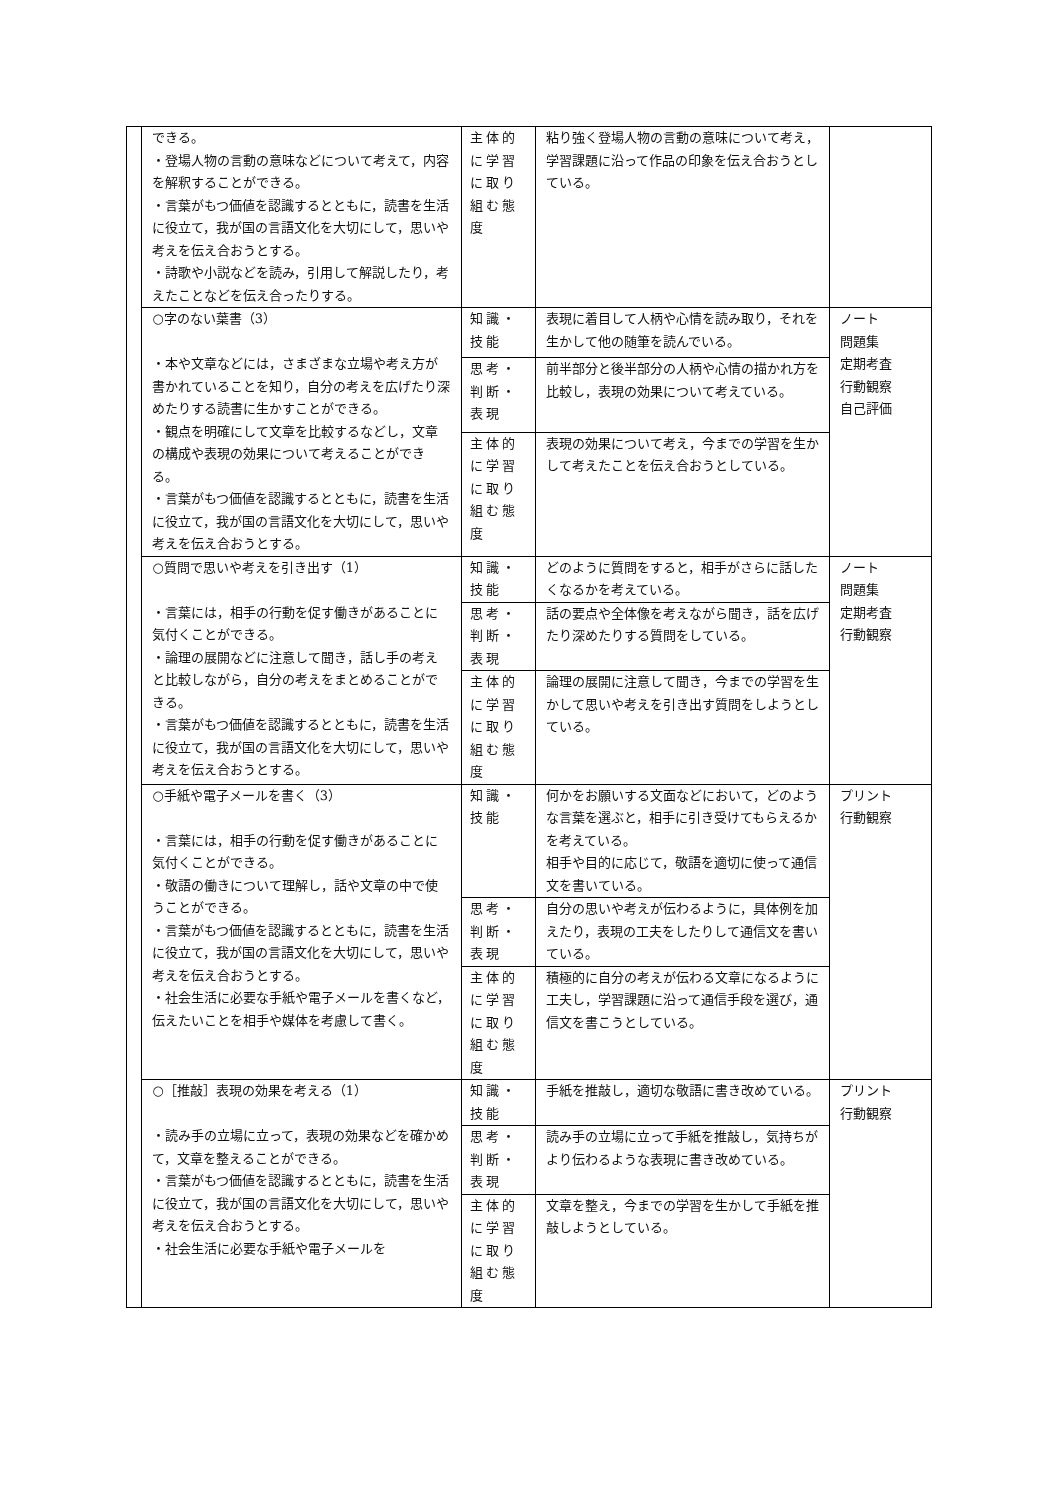| | できる。 ・登場人物の言動の意味などについて考えて，内容を解釈することができる。 ・言葉がもつ価値を認識するとともに，読書を生活に役立て，我が国の言語文化を大切にして，思いや考えを伝え合おうとする。 ・詩歌や小説などを読み，引用して解説したり，考えたことなどを伝え合ったりする。 | 主体的に学習に取り組む態度 | 粘り強く登場人物の言動の意味について考え，学習課題に沿って作品の印象を伝え合おうとしている。 | |
| | ○字のない葉書（3） ・本や文章などには，さまざまな立場や考え方が書かれていることを知り，自分の考えを広げたり深めたりする読書に生かすことができる。 ・観点を明確にして文章を比較するなどし，文章の構成や表現の効果について考えることができる。 ・言葉がもつ価値を認識するとともに，読書を生活に役立て，我が国の言語文化を大切にして，思いや考えを伝え合おうとする。 | 知識・技能 | 表現に着目して人柄や心情を読み取り，それを生かして他の随筆を読んでいる。 | ノート 問題集 定期考査 行動観察 自己評価 |
| | | 思考・判断・表現 | 前半部分と後半部分の人柄や心情の描かれ方を比較し，表現の効果について考えている。 | |
| | | 主体的に学習に取り組む態度 | 表現の効果について考え，今までの学習を生かして考えたことを伝え合おうとしている。 | |
| | ○質問で思いや考えを引き出す（1） ・言葉には，相手の行動を促す働きがあることに気付くことができる。 ・論理の展開などに注意して聞き，話し手の考えと比較しながら，自分の考えをまとめることができる。 ・言葉がもつ価値を認識するとともに，読書を生活に役立て，我が国の言語文化を大切にして，思いや考えを伝え合おうとする。 | 知識・技能 | どのように質問をすると，相手がさらに話したくなるかを考えている。 | ノート 問題集 定期考査 行動観察 |
| | | 思考・判断・表現 | 話の要点や全体像を考えながら聞き，話を広げたり深めたりする質問をしている。 | |
| | | 主体的に学習に取り組む態度 | 論理の展開に注意して聞き，今までの学習を生かして思いや考えを引き出す質問をしようとしている。 | |
| | ○手紙や電子メールを書く（3） ・言葉には，相手の行動を促す働きがあることに気付くことができる。 ・敬語の働きについて理解し，話や文章の中で使うことができる。 ・言葉がもつ価値を認識するとともに，読書を生活に役立て，我が国の言語文化を大切にして，思いや考えを伝え合おうとする。 ・社会生活に必要な手紙や電子メールを書くなど，伝えたいことを相手や媒体を考慮して書く。 | 知識・技能 | 何かをお願いする文面などにおいて，どのような言葉を選ぶと，相手に引き受けてもらえるかを考えている。 相手や目的に応じて，敬語を適切に使って通信文を書いている。 | プリント 行動観察 |
| | | 思考・判断・表現 | 自分の思いや考えが伝わるように，具体例を加えたり，表現の工夫をしたりして通信文を書いている。 | |
| | | 主体的に学習に取り組む態度 | 積極的に自分の考えが伝わる文章になるように工夫し，学習課題に沿って通信手段を選び，通信文を書こうとしている。 | |
| | ○［推敲］表現の効果を考える（1） ・読み手の立場に立って，表現の効果などを確かめて，文章を整えることができる。 ・言葉がもつ価値を認識するとともに，読書を生活に役立て，我が国の言語文化を大切にして，思いや考えを伝え合おうとする。 ・社会生活に必要な手紙や電子メールを | 知識・技能 | 手紙を推敲し，適切な敬語に書き改めている。 | プリント 行動観察 |
| | | 思考・判断・表現 | 読み手の立場に立って手紙を推敲し，気持ちがより伝わるような表現に書き改めている。 | |
| | | 主体的に学習に取り組む態度 | 文章を整え，今までの学習を生かして手紙を推敲しようとしている。 | |